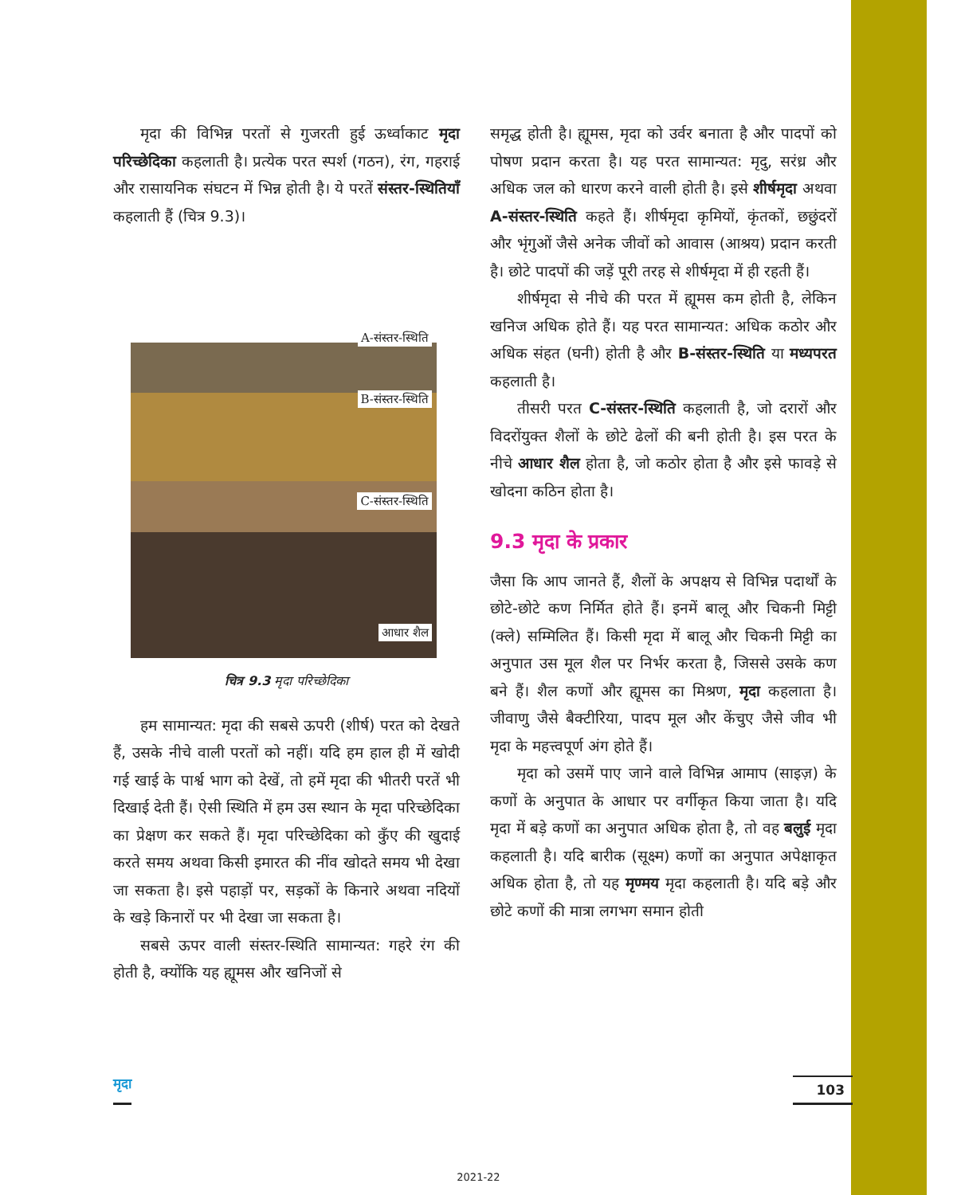मृदा की विभिन्न परतों से गुजरती हुई ऊर्ध्वाकाट मृदा परिच्छेदिका कहलाती है। प्रत्येक परत स्पर्श (गठन), रंग, गहराई और रासायनिक संघटन में भिन्न होती है। ये परतें संस्तर-स्थितियाँ कहलाती हैं (चित्र 9.3)।
A-संस्तर-स्थिति
B-संस्तर-स्थिति
C-संस्तर-स्थिति
आधार शैल
चित्र 9.3 मृदा परिच्छेदिका
हम सामान्यत: मृदा की सबसे ऊपरी (शीर्ष) परत को देखते हैं, उसके नीचे वाली परतों को नहीं। यदि हम हाल ही में खोदी गई खाई के पार्श्व भाग को देखें, तो हमें मृदा की भीतरी परतें भी दिखाई देती हैं। ऐसी स्थिति में हम उस स्थान के मृदा परिच्छेदिका का प्रेक्षण कर सकते हैं। मृदा परिच्छेदिका को कुँए की खुदाई करते समय अथवा किसी इमारत की नींव खोदते समय भी देखा जा सकता है। इसे पहाड़ों पर, सड़कों के किनारे अथवा नदियों के खड़े किनारों पर भी देखा जा सकता है।
सबसे ऊपर वाली संस्तर-स्थिति सामान्यत: गहरे रंग की होती है, क्योंकि यह ह्यूमस और खनिजों से
समृद्ध होती है। ह्यूमस, मृदा को उर्वर बनाता है और पादपों को पोषण प्रदान करता है। यह परत सामान्यत: मृदु, सरंध्र और अधिक जल को धारण करने वाली होती है। इसे शीर्षमृदा अथवा A-संस्तर-स्थिति कहते हैं। शीर्षमृदा कृमियों, कृंतकों, छछुंदरों और भृंगुओं जैसे अनेक जीवों को आवास (आश्रय) प्रदान करती है। छोटे पादपों की जड़ें पूरी तरह से शीर्षमृदा में ही रहती हैं।
शीर्षमृदा से नीचे की परत में ह्यूमस कम होती है, लेकिन खनिज अधिक होते हैं। यह परत सामान्यत: अधिक कठोर और अधिक संहत (घनी) होती है और B-संस्तर-स्थिति या मध्यपरत कहलाती है।
तीसरी परत C-संस्तर-स्थिति कहलाती है, जो दरारों और विदरोंयुक्त शैलों के छोटे ढेलों की बनी होती है। इस परत के नीचे आधार शैल होता है, जो कठोर होता है और इसे फावड़े से खोदना कठिन होता है।
9.3 मृदा के प्रकार
जैसा कि आप जानते हैं, शैलों के अपक्षय से विभिन्न पदार्थों के छोटे-छोटे कण निर्मित होते हैं। इनमें बालू और चिकनी मिट्टी (क्ले) सम्मिलित हैं। किसी मृदा में बालू और चिकनी मिट्टी का अनुपात उस मूल शैल पर निर्भर करता है, जिससे उसके कण बने हैं। शैल कणों और ह्यूमस का मिश्रण, मृदा कहलाता है। जीवाणु जैसे बैक्टीरिया, पादप मूल और केंचुए जैसे जीव भी मृदा के महत्त्वपूर्ण अंग होते हैं।
मृदा को उसमें पाए जाने वाले विभिन्न आमाप (साइज़) के कणों के अनुपात के आधार पर वर्गीकृत किया जाता है। यदि मृदा में बड़े कणों का अनुपात अधिक होता है, तो वह बलुई मृदा कहलाती है। यदि बारीक (सूक्ष्म) कणों का अनुपात अपेक्षाकृत अधिक होता है, तो यह मृण्मय मृदा कहलाती है। यदि बड़े और छोटे कणों की मात्रा लगभग समान होती
मृदा 103
2021-22